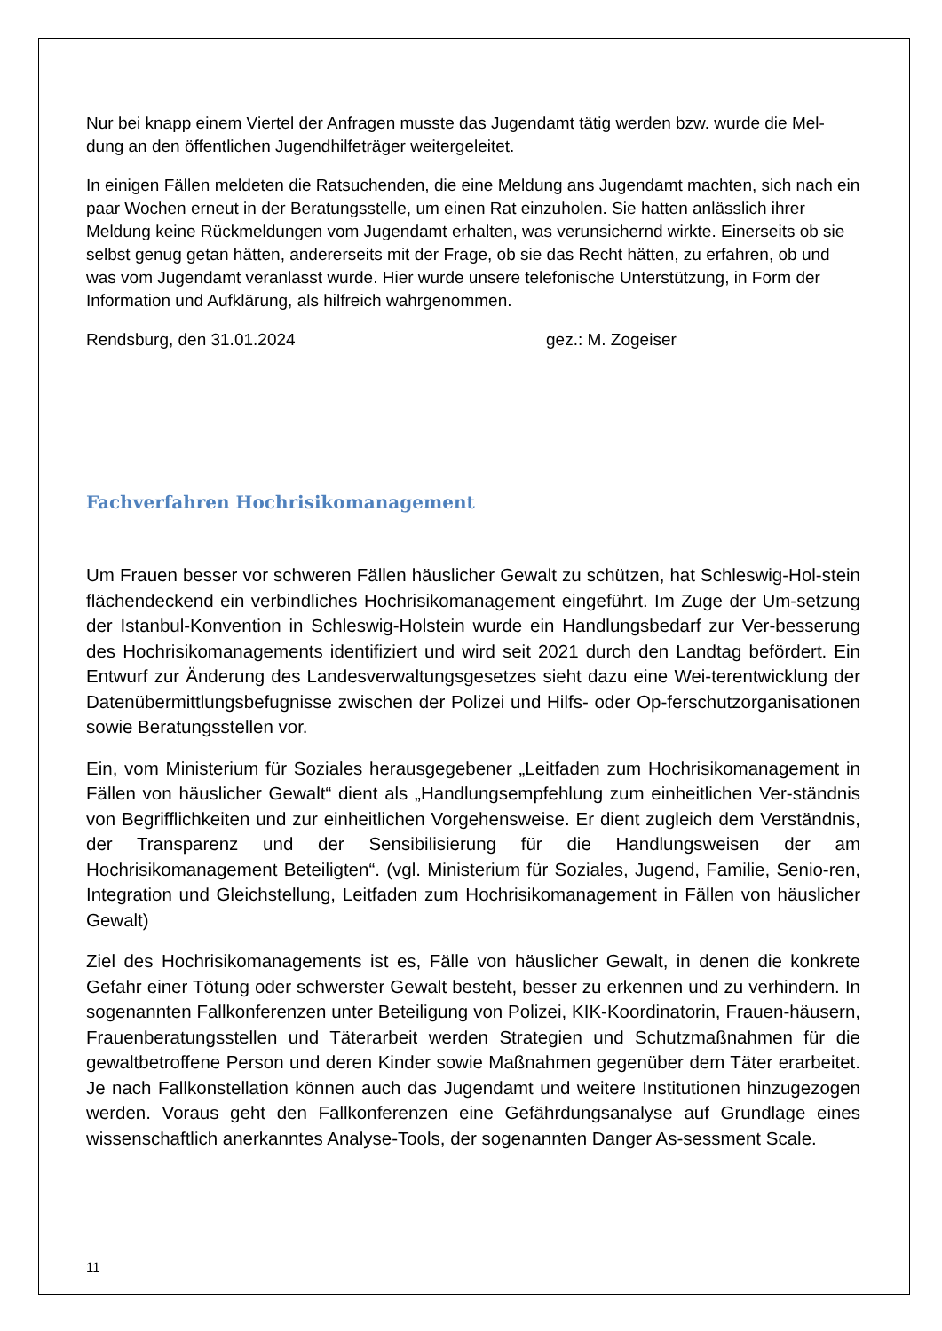Nur bei knapp einem Viertel der Anfragen musste das Jugendamt tätig werden bzw. wurde die Mel-dung an den öffentlichen Jugendhilfeträger weitergeleitet.
In einigen Fällen meldeten die Ratsuchenden, die eine Meldung ans Jugendamt machten, sich nach ein paar Wochen erneut in der Beratungsstelle, um einen Rat einzuholen. Sie hatten anlässlich ihrer Meldung keine Rückmeldungen vom Jugendamt erhalten, was verunsichernd wirkte. Einerseits ob sie selbst genug getan hätten, andererseits mit der Frage, ob sie das Recht hätten, zu erfahren, ob und was vom Jugendamt veranlasst wurde. Hier wurde unsere telefonische Unterstützung, in Form der Information und Aufklärung, als hilfreich wahrgenommen.
Rendsburg, den 31.01.2024 gez.: M. Zogeiser
Fachverfahren Hochrisikomanagement
Um Frauen besser vor schweren Fällen häuslicher Gewalt zu schützen, hat Schleswig-Hol-stein flächendeckend ein verbindliches Hochrisikomanagement eingeführt. Im Zuge der Um-setzung der Istanbul-Konvention in Schleswig-Holstein wurde ein Handlungsbedarf zur Ver-besserung des Hochrisikomanagements identifiziert und wird seit 2021 durch den Landtag befördert. Ein Entwurf zur Änderung des Landesverwaltungsgesetzes sieht dazu eine Wei-terentwicklung der Datenübermittlungsbefugnisse zwischen der Polizei und Hilfs- oder Op-ferschutzorganisationen sowie Beratungsstellen vor.
Ein, vom Ministerium für Soziales herausgegebener „Leitfaden zum Hochrisikomanagement in Fällen von häuslicher Gewalt“ dient als „Handlungsempfehlung zum einheitlichen Ver-ständnis von Begrifflichkeiten und zur einheitlichen Vorgehensweise. Er dient zugleich dem Verständnis, der Transparenz und der Sensibilisierung für die Handlungsweisen der am Hochrisikomanagement Beteiligten“. (vgl. Ministerium für Soziales, Jugend, Familie, Senio-ren, Integration und Gleichstellung, Leitfaden zum Hochrisikomanagement in Fällen von häuslicher Gewalt)
Ziel des Hochrisikomanagements ist es, Fälle von häuslicher Gewalt, in denen die konkrete Gefahr einer Tötung oder schwerster Gewalt besteht, besser zu erkennen und zu verhindern. In sogenannten Fallkonferenzen unter Beteiligung von Polizei, KIK-Koordinatorin, Frauen-häusern, Frauenberatungsstellen und Täterarbeit werden Strategien und Schutzmaßnahmen für die gewaltbetroffene Person und deren Kinder sowie Maßnahmen gegenüber dem Täter erarbeitet. Je nach Fallkonstellation können auch das Jugendamt und weitere Institutionen hinzugezogen werden. Voraus geht den Fallkonferenzen eine Gefährdungsanalyse auf Grundlage eines wissenschaftlich anerkanntes Analyse-Tools, der sogenannten Danger As-sessment Scale.
11